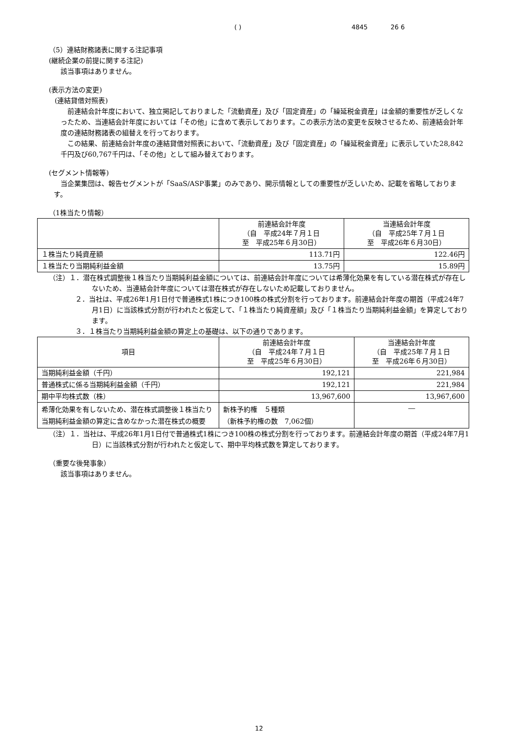( ) 4845 26 6
（5）連結財務諸表に関する注記事項
(継続企業の前提に関する注記)
該当事項はありません。
(表示方法の変更)
(連結貸借対照表)
前連結会計年度において、独立掲記しておりました「流動資産」及び「固定資産」の「繰延税金資産」は金額的重要性が乏しくなったため、当連結会計年度においては「その他」に含めて表示しております。この表示方法の変更を反映させるため、前連結会計年度の連結財務諸表の組替えを行っております。
この結果、前連結会計年度の連結貸借対照表において、「流動資産」及び「固定資産」の「繰延税金資産」に表示していた28,842千円及び60,767千円は、「その他」として組み替えております。
(セグメント情報等)
当企業集団は、報告セグメントが「SaaS/ASP事業」のみであり、開示情報としての重要性が乏しいため、記載を省略しております。
（1株当たり情報）
| | 前連結会計年度 （自 平成24年７月１日 至 平成25年６月30日） | 当連結会計年度 （自 平成25年７月１日 至 平成26年６月30日） |
| --- | --- | --- |
| １株当たり純資産額 | 113.71円 | 122.46円 |
| １株当たり当期純利益金額 | 13.75円 | 15.89円 |
（注）１．潜在株式調整後１株当たり当期純利益金額については、前連結会計年度については希薄化効果を有している潜在株式が存在しないため、当連結会計年度については潜在株式が存在しないため記載しておりません。
２．当社は、平成26年1月1日付で普通株式1株につき100株の株式分割を行っております。前連結会計年度の期首（平成24年7月1日）に当該株式分割が行われたと仮定して、「１株当たり純資産額」及び「１株当たり当期純利益金額」を算定しております。
３．１株当たり当期純利益金額の算定上の基礎は、以下の通りであります。
| 項目 | 前連結会計年度 （自 平成24年７月１日 至 平成25年６月30日） | 当連結会計年度 （自 平成25年７月１日 至 平成26年６月30日） |
| --- | --- | --- |
| 当期純利益金額（千円） | 192,121 | 221,984 |
| 普通株式に係る当期純利益金額（千円） | 192,121 | 221,984 |
| 期中平均株式数（株） | 13,967,600 | 13,967,600 |
| 希薄化効果を有しないため、潜在株式調整後１株当たり当期純利益金額の算定に含めなかった潜在株式の概要 | 新株予約権 ５種類 （新株予約権の数 7,062個） | ― |
（注）１．当社は、平成26年1月1日付で普通株式1株につき100株の株式分割を行っております。前連結会計年度の期首（平成24年7月1日）に当該株式分割が行われたと仮定して、期中平均株式数を算定しております。
（重要な後発事象）
該当事項はありません。
12